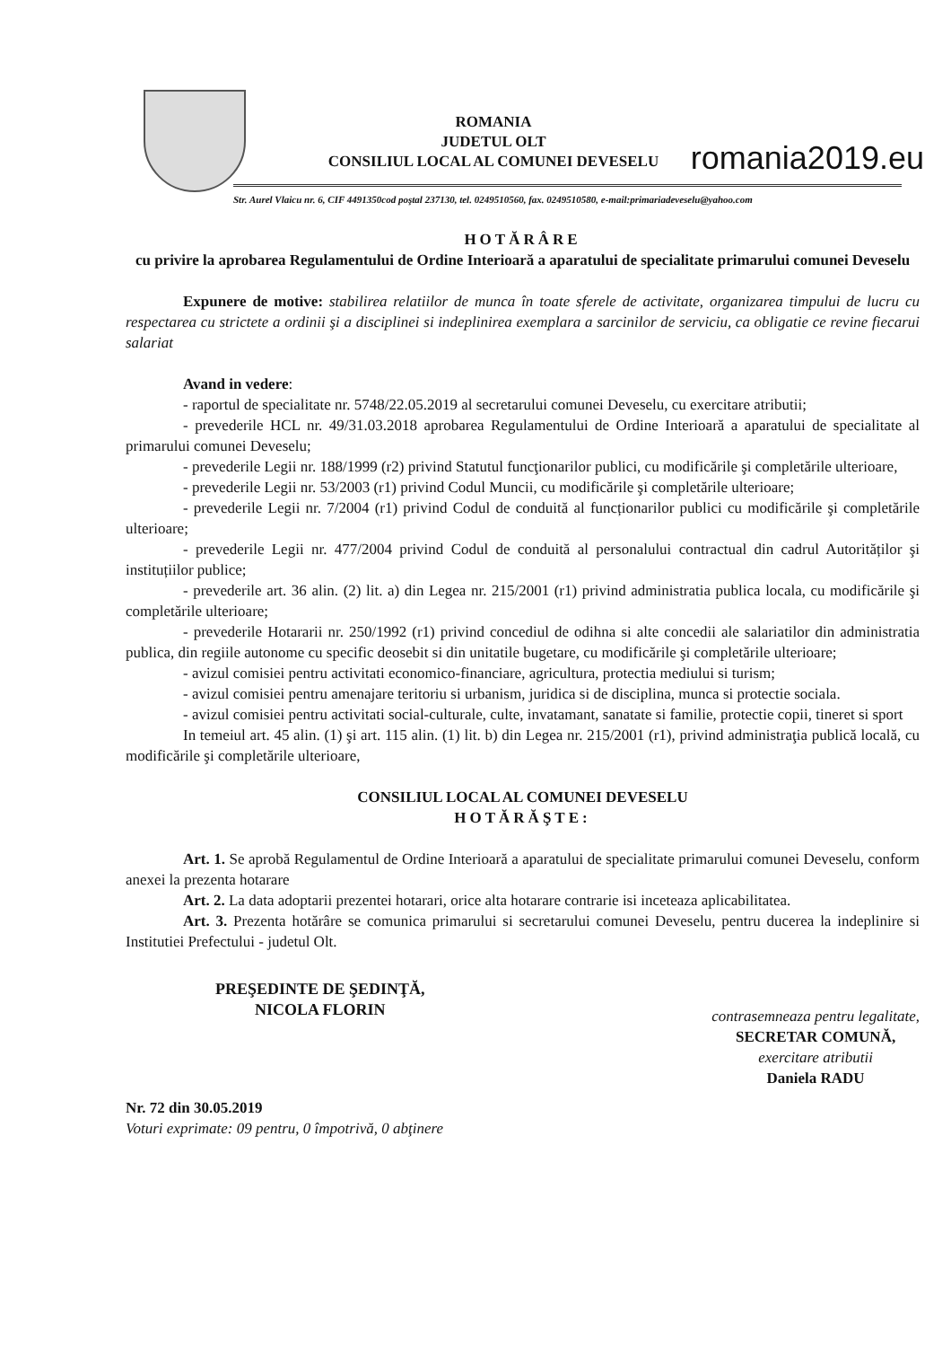ROMANIA
JUDETUL OLT
CONSILIUL LOCAL AL COMUNEI DEVESELU
romania2019.eu
Str. Aurel Vlaicu nr. 6, CIF 4491350cod poştal 237130, tel. 0249510560, fax. 0249510580, e-mail:primariadeveselu@yahoo.com
HOTĂRÂRE
cu privire la aprobarea Regulamentului de Ordine Interioară a aparatului de specialitate primarului comunei Deveselu
Expunere de motive: stabilirea relatiilor de munca în toate sferele de activitate, organizarea timpului de lucru cu respectarea cu strictete a ordinii şi a disciplinei si indeplinirea exemplara a sarcinilor de serviciu, ca obligatie ce revine fiecarui salariat
Avand in vedere:
- raportul de specialitate nr. 5748/22.05.2019 al secretarului comunei Deveselu, cu exercitare atributii;
- prevederile HCL nr. 49/31.03.2018 aprobarea Regulamentului de Ordine Interioară a aparatului de specialitate al primarului comunei Deveselu;
- prevederile Legii nr. 188/1999 (r2) privind Statutul funcţionarilor publici, cu modificările şi completările ulterioare,
- prevederile Legii nr. 53/2003 (r1) privind Codul Muncii, cu modificările şi completările ulterioare;
- prevederile Legii nr. 7/2004 (r1) privind Codul de conduită al funcționarilor publici cu modificările şi completările ulterioare;
- prevederile Legii nr. 477/2004 privind Codul de conduită al personalului contractual din cadrul Autorităților şi instituțiilor publice;
- prevederile art. 36 alin. (2) lit. a) din Legea nr. 215/2001 (r1) privind administratia publica locala, cu modificările şi completările ulterioare;
- prevederile Hotararii nr. 250/1992 (r1) privind concediul de odihna si alte concedii ale salariatilor din administratia publica, din regiile autonome cu specific deosebit si din unitatile bugetare, cu modificările şi completările ulterioare;
- avizul comisiei pentru activitati economico-financiare, agricultura, protectia mediului si turism;
- avizul comisiei pentru amenajare teritoriu si urbanism, juridica si de disciplina, munca si protectie sociala.
- avizul comisiei pentru activitati social-culturale, culte, invatamant, sanatate si familie, protectie copii, tineret si sport
In temeiul art. 45 alin. (1) şi art. 115 alin. (1) lit. b) din Legea nr. 215/2001 (r1), privind administraţia publică locală, cu modificările şi completările ulterioare,
CONSILIUL LOCAL AL COMUNEI DEVESELU
HOTĂRĂŞTE:
Art. 1. Se aprobă Regulamentul de Ordine Interioară a aparatului de specialitate primarului comunei Deveselu, conform anexei la prezenta hotarare
Art. 2. La data adoptarii prezentei hotarari, orice alta hotarare contrarie isi inceteaza aplicabilitatea.
Art. 3. Prezenta hotărâre se comunica primarului si secretarului comunei Deveselu, pentru ducerea la indeplinire si Institutiei Prefectului - judetul Olt.
PREŞEDINTE DE ŞEDINŢĂ,
NICOLA FLORIN
contrasemneaza pentru legalitate,
SECRETAR COMUNĂ,
exercitare atributii
Daniela RADU
Nr. 72 din 30.05.2019
Voturi exprimate: 09 pentru, 0 împotrivă, 0 abţinere